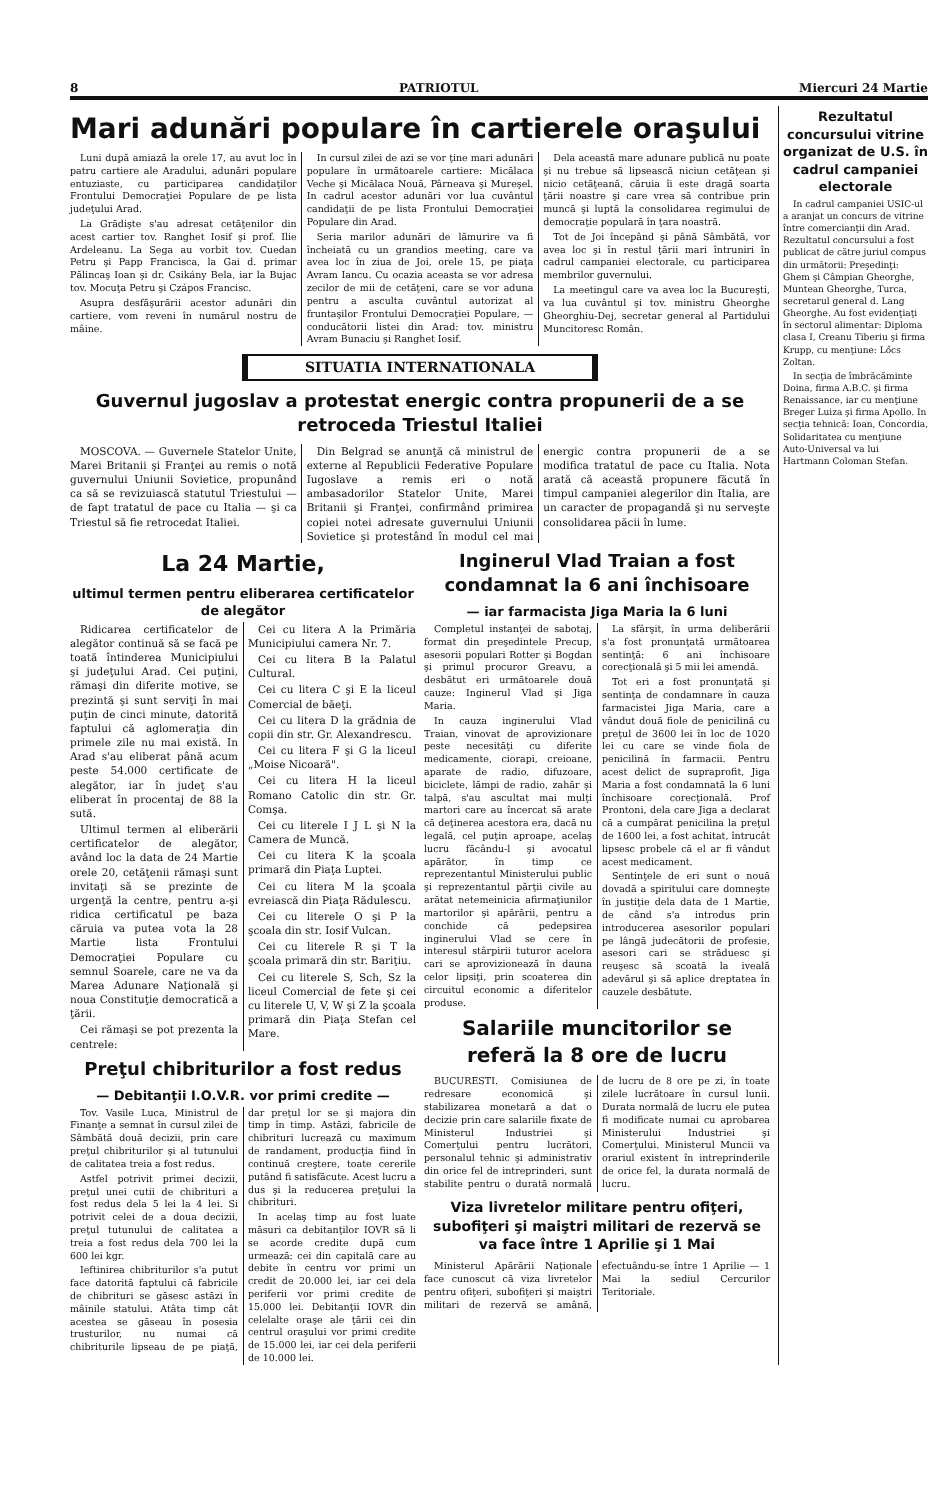8 PATRIOTUL Miercuri 24 Martie
Mari adunări populare în cartierele oraşului
Luni după amiază la orele 17, au avut loc în patru cartiere ale Aradului, adunări populare entuziaste, cu participarea candidaţilor Frontului Democraţiei Populare de pe lista judeţului Arad.
La Grădişte s'au adresat cetăţenilor din acest cartier tov. Ranghet Iosif şi prof. Ilie Ardeleanu. La Sega au vorbit tov. Cuedan Petru şi Papp Francisca, la Gai d. primar Pălincaş Ioan şi dr. Csikány Bela, iar la Bujac tov. Mocuţa Petru şi Czápos Francisc.
Asupra desfăşurării acestor adunări din cartiere, vom reveni în numărul nostru de mâine.
In cursul zilei de azi se vor ţine mari adunări populare în următoarele cartiere: Micălaca Veche şi Micălaca Nouă, Pârneava şi Mureşel. In cadrul acestor adunări vor lua cuvântul candidaţii de pe lista Frontului Democraţiei Populare din Arad.
Seria marilor adunări de lămurire va fi încheiată cu un grandios meeting, care va avea loc în ziua de Joi, orele 15, pe piaţa Avram Iancu. Cu ocazia aceasta se vor adresa zecilor de mii de cetăţeni, care se vor aduna pentru a asculta cuvântul autorizat al fruntaşilor Frontului Democraţiei Populare, — conducătorii listei din Arad: tov. ministru Avram Bunaciu şi Ranghet Iosif.
Dela această mare adunare publică nu poate şi nu trebue să lipsească niciun cetăţean şi nicio cetăţeană, căruia îi este dragă soarta ţării noastre şi care vrea să contribue prin muncă şi luptă la consolidarea regimului de democraţie populară în ţara noastră.
Tot de Joi începând şi până Sâmbătă, vor avea loc şi în restul ţării mari întruniri în cadrul campaniei electorale, cu participarea membrilor guvernului.
La meetingul care va avea loc la Bucureşti, va lua cuvântul şi tov. ministru Gheorghe Gheorghiu-Dej, secretar general al Partidului Muncitoresc Român.
SITUATIA INTERNATIONALA
Guvernul jugoslav a protestat energic contra propunerii de a se retroceda Triestul Italiei
MOSCOVA. — Guvernele Statelor Unite, Marei Britanii şi Franţei au remis o notă guvernului Uniunii Sovietice, propunând ca să se revizuiască statutul Triestului — de fapt tratatul de pace cu Italia — şi ca Triestul să fie retrocedat Italiei.
Din Belgrad se anunţă că ministrul de externe al Republicii Federative Populare Iugoslave a remis eri o notă ambasadorilor Statelor Unite, Marei Britanii şi Franţei, confirmând primirea copiei notei adresate guvernului Uniunii Sovietice şi protestând în modul cel mai energic contra propunerii de a se modifica tratatul de pace cu Italia. Nota arată că această propunere făcută în timpul campaniei alegerilor din Italia, are un caracter de propagandă şi nu serveşte consolidarea păcii în lume.
La 24 Martie,
ultimul termen pentru eliberarea certificatelor de alegător
Ridicarea certificatelor de alegător continuă să se facă pe toată întinderea Municipiului şi judeţului Arad. Cei puţini, rămaşi din diferite motive, se prezintă şi sunt serviţi în mai puţin de cinci minute, datorită faptului că aglomeraţia din primele zile nu mai există. In Arad s'au eliberat până acum peste 54.000 certificate de alegător, iar în judeţ s'au eliberat în procentaj de 88 la sută.
Ultimul termen al eliberării certificatelor de alegător, având loc la data de 24 Martie orele 20, cetăţenii rămaşi sunt invitaţi să se prezinte de urgenţă la centre, pentru a-şi ridica certificatul pe baza căruia va putea vota la 28 Martie lista Frontului Democraţiei Populare cu semnul Soarele, care ne va da Marea Adunare Naţională şi noua Constituţie democratică a ţării.
Cei rămaşi se pot prezenta la centrele:
Cei cu litera A la Primăria Municipiului camera Nr. 7.
Cei cu litera B la Palatul Cultural.
Cei cu litera C şi E la liceul Comercial de băeţi.
Cei cu litera D la grădnia de copii din str. Gr. Alexandrescu.
Cei cu litera F şi G la liceul „Moise Nicoară".
Cei cu litera H la liceul Romano Catolic din str. Gr. Comşa.
Cei cu literele I J L şi N la Camera de Muncă.
Cei cu litera K la şcoala primară din Piaţa Luptei.
Cei cu litera M la şcoala evreiască din Piaţa Rădulescu.
Cei cu literele O şi P la şcoala din str. Iosif Vulcan.
Cei cu literele R şi T la şcoala primară din str. Bariţiu.
Cei cu literele S, Sch, Sz la liceul Comercial de fete şi cei cu literele U, V, W şi Z la şcoala primară din Piaţa Stefan cel Mare.
Preţul chibriturilor a fost redus
— Debitanţii I.O.V.R. vor primi credite —
Tov. Vasile Luca, Ministrul de Finanţe a semnat în cursul zilei de Sâmbătă două decizii, prin care preţul chibriturilor şi al tutunului de calitatea treia a fost redus.
Astfel potrivit primei decizii, preţul unei cutii de chibrituri a fost redus dela 5 lei la 4 lei. Si potrivit celei de a doua decizii, preţul tutunului de calitatea a treia a fost redus dela 700 lei la 600 lei kgr.
Ieftinirea chibriturilor s'a putut face datorită faptului că fabricile de chibrituri se găsesc astăzi în mâinile statului. Atâta timp cât acestea se găseau în posesia trusturilor, nu numai că chibriturile lipseau de pe piaţă, dar preţul lor se şi majora din timp în timp. Astăzi, fabricile de chibrituri lucrează cu maximum de randament, producţia fiind în continuă creştere, toate cererile putând fi satisfăcute. Acest lucru a dus şi la reducerea preţului la chibrituri.
In acelaş timp au fost luate măsuri ca debitanţilor IOVR să li se acorde credite după cum urmează: cei din capitală care au debite în centru vor primi un credit de 20.000 lei, iar cei dela periferii vor primi credite de 15.000 lei. Debitanţii IOVR din celelalte oraşe ale ţării cei din centrul oraşului vor primi credite de 15.000 lei, iar cei dela periferii de 10.000 lei.
Inginerul Vlad Traian a fost condamnat la 6 ani închisoare
— iar farmacista Jiga Maria la 6 luni
Completul instanţei de sabotaj, format din preşedintele Precup, asesorii populari Rotter şi Bogdan şi primul procuror Greavu, a desbătut eri următoarele două cauze: Inginerul Vlad şi Jiga Maria.
In cauza inginerului Vlad Traian, vinovat de aprovizionare peste necesităţi cu diferite medicamente, ciorapi, creioane, aparate de radio, difuzoare, biciclete, lămpi de radio, zahăr şi talpă, s'au ascultat mai mulţi martori care au încercat să arate că deţinerea acestora era, dacă nu legală, cel puţin aproape, acelaş lucru făcându-l şi avocatul apărător, în timp ce reprezentantul Ministerului public şi reprezentantul părţii civile au arătat netemeinicia afirmaţiunilor martorilor şi apărării, pentru a conchide că pedepsirea inginerului Vlad se cere în interesul stârpirii tuturor acelora cari se aprovizionează în dauna celor lipsiţi, prin scoaterea din circuitul economic a diferitelor produse.
La sfârşit, în urma deliberării s'a fost pronunţată următoarea sentinţă: 6 ani închisoare corecţională şi 5 mii lei amendă.
Tot eri a fost pronunţată şi sentinţa de condamnare în cauza farmacistei Jiga Maria, care a vândut două fiole de penicilină cu preţul de 3600 lei în loc de 1020 lei cu care se vinde fiola de penicilină în farmacii. Pentru acest delict de supraprofit, Jiga Maria a fost condamnată la 6 luni închisoare corecţională. Prof Prontoni, dela care Jiga a declarat că a cumpărat penicilina la preţul de 1600 lei, a fost achitat, întrucât lipsesc probele că el ar fi vândut acest medicament.
Sentinţele de eri sunt o nouă dovadă a spiritului care domneşte în justiţie dela data de 1 Martie, de când s'a introdus prin introducerea asesorilor populari pe lângă judecătorii de profesie, asesori cari se străduesc şi reuşesc să scoată la iveală adevărul şi să aplice dreptatea în cauzele desbătute.
Salariile muncitorilor se referă la 8 ore de lucru
BUCURESTI. Comisiunea de redresare economică şi stabilizarea monetară a dat o decizie prin care salariile fixate de Ministerul Industriei şi Comerţului pentru lucrători, personalul tehnic şi administrativ din orice fel de intreprinderi, sunt stabilite pentru o durată normală de lucru de 8 ore pe zi, în toate zilele lucrătoare în cursul lunii. Durata normală de lucru ele putea fi modificate numai cu aprobarea Ministerului Industriei şi Comerţului. Ministerul Muncii va orariul existent în intreprinderile de orice fel, la durata normală de lucru.
Viza livretelor militare pentru ofiţeri, subofiţeri şi maiştri militari de rezervă se va face între 1 Aprilie şi 1 Mai
Ministerul Apărării Naţionale face cunoscut că viza livretelor pentru ofiţeri, subofiţeri şi maiştri militari de rezervă se amână, efectuându-se între 1 Aprilie — 1 Mai la sediul Cercurilor Teritoriale.
Rezultatul concursului vitrine organizat de U.S. în cadrul campaniei electorale
In cadrul campaniei USIC-ul a aranjat un concurs de vitrine între comercianţii din Arad. Rezultatul concursului a fost publicat de către juriul compus din următorii: Preşedinţi: Ghem şi Câmpian Gheorghe, Muntean Gheorghe, Turca, secretarul general d. Lang Gheorghe. Au fost evidenţiaţi în sectorul alimentar: Diploma clasa I, Creanu Tiberiu şi firma Krupp, cu menţiune: Lőcs Zoltan.
In secţia de îmbrăcăminte Doina, firma A.B.C. şi firma Renaissance, iar cu menţiune Breger Luiza şi firma Apollo. In secţia tehnică: Ioan, Concordia, Solidaritatea cu menţiune Auto-Universal va lui Hartmann Coloman Stefan.